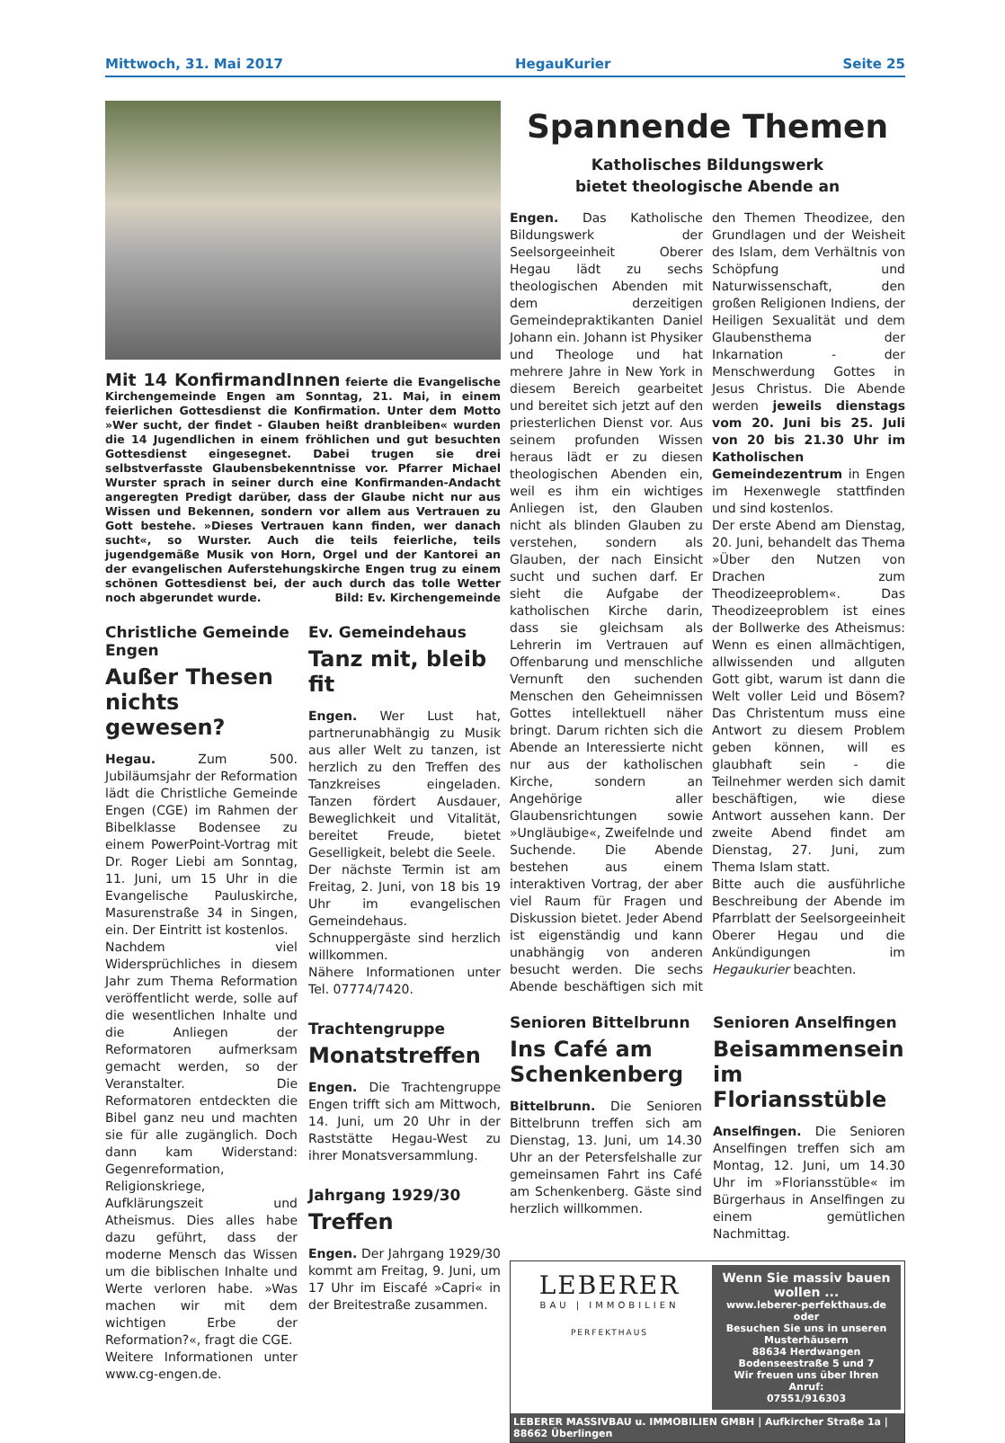Mittwoch, 31. Mai 2017 HegauKurier Seite 25
Mit 14 KonfirmandInnen feierte die Evangelische Kirchengemeinde Engen am Sonntag, 21. Mai, in einem feierlichen Gottesdienst die Konfirmation. Unter dem Motto »Wer sucht, der findet - Glauben heißt dranbleiben« wurden die 14 Jugendlichen in einem fröhlichen und gut besuchten Gottesdienst eingesegnet. Dabei trugen sie drei selbstverfasste Glaubensbekenntnisse vor. Pfarrer Michael Wurster sprach in seiner durch eine Konfirmanden-Andacht angeregten Predigt darüber, dass der Glaube nicht nur aus Wissen und Bekennen, sondern vor allem aus Vertrauen zu Gott bestehe. »Dieses Vertrauen kann finden, wer danach sucht«, so Wurster. Auch die teils feierliche, teils jugendgemäße Musik von Horn, Orgel und der Kantorei an der evangelischen Auferstehungskirche Engen trug zu einem schönen Gottesdienst bei, der auch durch das tolle Wetter noch abgerundet wurde. Bild: Ev. Kirchengemeinde
Christliche Gemeinde Engen
Außer Thesen nichts gewesen?
Hegau. Zum 500. Jubiläumsjahr der Reformation lädt die Christliche Gemeinde Engen (CGE) im Rahmen der Bibelklasse Bodensee zu einem PowerPoint-Vortrag mit Dr. Roger Liebi am Sonntag, 11. Juni, um 15 Uhr in die Evangelische Pauluskirche, Masurenstraße 34 in Singen, ein. Der Eintritt ist kostenlos.
Nachdem viel Widersprüchliches in diesem Jahr zum Thema Reformation veröffentlicht werde, solle auf die wesentlichen Inhalte und die Anliegen der Reformatoren aufmerksam gemacht werden, so der Veranstalter. Die Reformatoren entdeckten die Bibel ganz neu und machten sie für alle zugänglich. Doch dann kam Widerstand: Gegenreformation, Religionskriege, Aufklärungszeit und Atheismus. Dies alles habe dazu geführt, dass der moderne Mensch das Wissen um die biblischen Inhalte und Werte verloren habe. »Was machen wir mit dem wichtigen Erbe der Reformation?«, fragt die CGE.
Weitere Informationen unter www.cg-engen.de.
Ev. Gemeindehaus
Tanz mit, bleib fit
Engen. Wer Lust hat, partnerunabhängig zu Musik aus aller Welt zu tanzen, ist herzlich zu den Treffen des Tanzkreises eingeladen. Tanzen fördert Ausdauer, Beweglichkeit und Vitalität, bereitet Freude, bietet Geselligkeit, belebt die Seele.
Der nächste Termin ist am Freitag, 2. Juni, von 18 bis 19 Uhr im evangelischen Gemeindehaus. Schnuppergäste sind herzlich willkommen.
Nähere Informationen unter Tel. 07774/7420.
Trachtengruppe
Monatstreffen
Engen. Die Trachtengruppe Engen trifft sich am Mittwoch, 14. Juni, um 20 Uhr in der Raststätte Hegau-West zu ihrer Monatsversammlung.
Jahrgang 1929/30
Treffen
Engen. Der Jahrgang 1929/30 kommt am Freitag, 9. Juni, um 17 Uhr im Eiscafé »Capri« in der Breitestraße zusammen.
Spannende Themen
Katholisches Bildungswerk
bietet theologische Abende an
Engen. Das Katholische Bildungswerk der Seelsorgeeinheit Oberer Hegau lädt zu sechs theologischen Abenden mit dem derzeitigen Gemeindepraktikanten Daniel Johann ein. Johann ist Physiker und Theologe und hat mehrere Jahre in New York in diesem Bereich gearbeitet und bereitet sich jetzt auf den priesterlichen Dienst vor. Aus seinem profunden Wissen heraus lädt er zu diesen theologischen Abenden ein, weil es ihm ein wichtiges Anliegen ist, den Glauben nicht als blinden Glauben zu verstehen, sondern als Glauben, der nach Einsicht sucht und suchen darf. Er sieht die Aufgabe der katholischen Kirche darin, dass sie gleichsam als Lehrerin im Vertrauen auf Offenbarung und menschliche Vernunft den suchenden Menschen den Geheimnissen Gottes intellektuell näher bringt. Darum richten sich die Abende an Interessierte nicht nur aus der katholischen Kirche, sondern an Angehörige aller Glaubensrichtungen sowie »Ungläubige«, Zweifelnde und Suchende. Die Abende bestehen aus einem interaktiven Vortrag, der aber viel Raum für Fragen und Diskussion bietet. Jeder Abend ist eigenständig und kann unabhängig von anderen besucht werden. Die sechs Abende beschäftigen sich mit den Themen Theodizee, den Grundlagen und der Weisheit des Islam, dem Verhältnis von Schöpfung und Naturwissenschaft, den großen Religionen Indiens, der Heiligen Sexualität und dem Glaubensthema der Inkarnation - der Menschwerdung Gottes in Jesus Christus. Die Abende werden jeweils dienstags vom 20. Juni bis 25. Juli von 20 bis 21.30 Uhr im Katholischen Gemeindezentrum in Engen im Hexenwegle stattfinden und sind kostenlos.
Der erste Abend am Dienstag, 20. Juni, behandelt das Thema »Über den Nutzen von Drachen zum Theodizeeproblem«. Das Theodizeeproblem ist eines der Bollwerke des Atheismus: Wenn es einen allmächtigen, allwissenden und allguten Gott gibt, warum ist dann die Welt voller Leid und Bösem? Das Christentum muss eine Antwort zu diesem Problem geben können, will es glaubhaft sein - die Teilnehmer werden sich damit beschäftigen, wie diese Antwort aussehen kann. Der zweite Abend findet am Dienstag, 27. Juni, zum Thema Islam statt.
Bitte auch die ausführliche Beschreibung der Abende im Pfarrblatt der Seelsorgeeinheit Oberer Hegau und die Ankündigungen im Hegaukurier beachten.
Senioren Bittelbrunn
Ins Café am Schenkenberg
Bittelbrunn. Die Senioren Bittelbrunn treffen sich am Dienstag, 13. Juni, um 14.30 Uhr an der Petersfelshalle zur gemeinsamen Fahrt ins Café am Schenkenberg. Gäste sind herzlich willkommen.
Senioren Anselfingen
Beisammensein im Floriansstüble
Anselfingen. Die Senioren Anselfingen treffen sich am Montag, 12. Juni, um 14.30 Uhr im »Floriansstüble« im Bürgerhaus in Anselfingen zu einem gemütlichen Nachmittag.
LEBERER
BAU | IMMOBILIEN
PERFEKTHAUS
Wenn Sie massiv bauen wollen ...
www.leberer-perfekthaus.de
oder
Besuchen Sie uns in unseren Musterhäusern
88634 Herdwangen
Bodenseestraße 5 und 7
Wir freuen uns über Ihren Anruf:
07551/916303
LEBERER MASSIVBAU u. IMMOBILIEN GMBH | Aufkircher Straße 1a | 88662 Überlingen